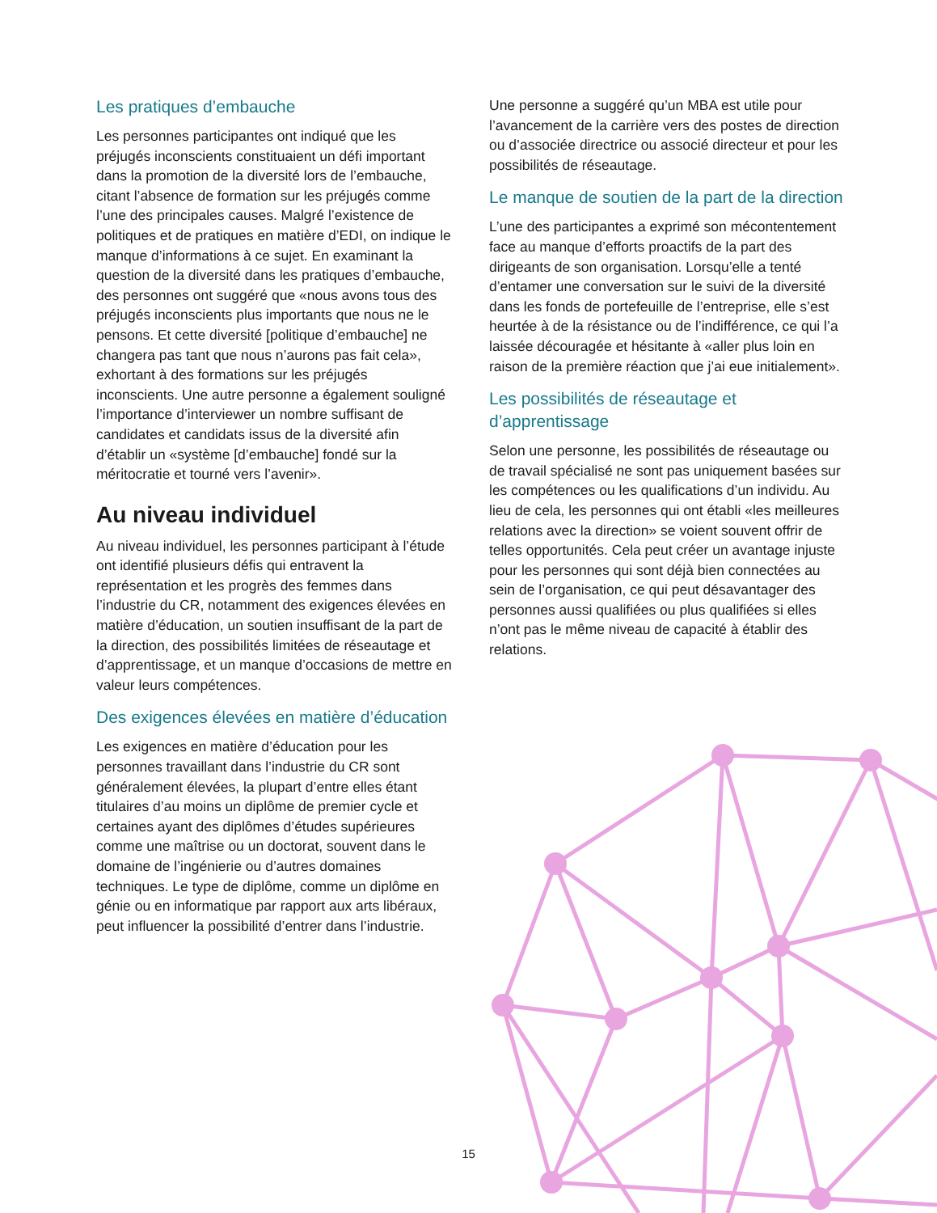Les pratiques d’embauche
Les personnes participantes ont indiqué que les préjugés inconscients constituaient un défi important dans la promotion de la diversité lors de l’embauche, citant l’absence de formation sur les préjugés comme l’une des principales causes. Malgré l’existence de politiques et de pratiques en matière d’EDI, on indique le manque d’informations à ce sujet. En examinant la question de la diversité dans les pratiques d’embauche, des personnes ont suggéré que «nous avons tous des préjugés inconscients plus importants que nous ne le pensons. Et cette diversité [politique d’embauche] ne changera pas tant que nous n’aurons pas fait cela», exhortant à des formations sur les préjugés inconscients. Une autre personne a également souligné l’importance d’interviewer un nombre suffisant de candidates et candidats issus de la diversité afin d’établir un «système [d’embauche] fondé sur la méritocratie et tourné vers l’avenir».
Au niveau individuel
Au niveau individuel, les personnes participant à l’étude ont identifié plusieurs défis qui entravent la représentation et les progrès des femmes dans l’industrie du CR, notamment des exigences élevées en matière d’éducation, un soutien insuffisant de la part de la direction, des possibilités limitées de réseautage et d’apprentissage, et un manque d’occasions de mettre en valeur leurs compétences.
Des exigences élevées en matière d’éducation
Les exigences en matière d’éducation pour les personnes travaillant dans l’industrie du CR sont généralement élevées, la plupart d’entre elles étant titulaires d’au moins un diplôme de premier cycle et certaines ayant des diplômes d’études supérieures comme une maîtrise ou un doctorat, souvent dans le domaine de l’ingénierie ou d’autres domaines techniques. Le type de diplôme, comme un diplôme en génie ou en informatique par rapport aux arts libéraux, peut influencer la possibilité d’entrer dans l’industrie.
Une personne a suggéré qu’un MBA est utile pour l’avancement de la carrière vers des postes de direction ou d’associée directrice ou associé directeur et pour les possibilités de réseautage.
Le manque de soutien de la part de la direction
L’une des participantes a exprimé son mécontentement face au manque d’efforts proactifs de la part des dirigeants de son organisation. Lorsqu’elle a tenté d’entamer une conversation sur le suivi de la diversité dans les fonds de portefeuille de l’entreprise, elle s’est heurtée à de la résistance ou de l’indifférence, ce qui l’a laissée découragée et hésitante à «aller plus loin en raison de la première réaction que j’ai eue initialement».
Les possibilités de réseautage et d’apprentissage
Selon une personne, les possibilités de réseautage ou de travail spécialisé ne sont pas uniquement basées sur les compétences ou les qualifications d’un individu. Au lieu de cela, les personnes qui ont établi «les meilleures relations avec la direction» se voient souvent offrir de telles opportunités. Cela peut créer un avantage injuste pour les personnes qui sont déjà bien connectées au sein de l’organisation, ce qui peut désavantager des personnes aussi qualifiées ou plus qualifiées si elles n’ont pas le même niveau de capacité à établir des relations.
15